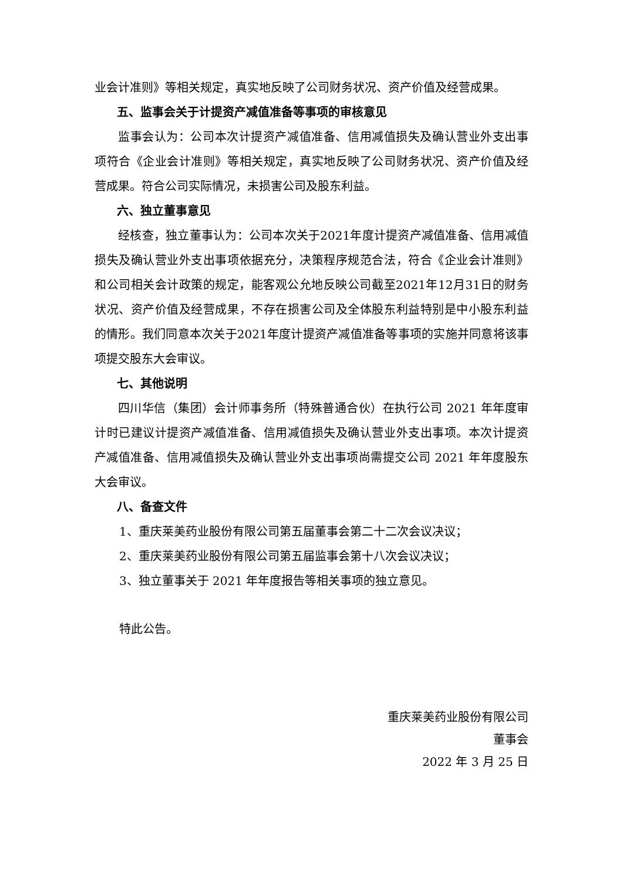业会计准则》等相关规定，真实地反映了公司财务状况、资产价值及经营成果。
五、监事会关于计提资产减值准备等事项的审核意见
监事会认为：公司本次计提资产减值准备、信用减值损失及确认营业外支出事项符合《企业会计准则》等相关规定，真实地反映了公司财务状况、资产价值及经营成果。符合公司实际情况，未损害公司及股东利益。
六、独立董事意见
经核查，独立董事认为：公司本次关于2021年度计提资产减值准备、信用减值损失及确认营业外支出事项依据充分，决策程序规范合法，符合《企业会计准则》和公司相关会计政策的规定，能客观公允地反映公司截至2021年12月31日的财务状况、资产价值及经营成果，不存在损害公司及全体股东利益特别是中小股东利益的情形。我们同意本次关于2021年度计提资产减值准备等事项的实施并同意将该事项提交股东大会审议。
七、其他说明
四川华信（集团）会计师事务所（特殊普通合伙）在执行公司 2021 年年度审计时已建议计提资产减值准备、信用减值损失及确认营业外支出事项。本次计提资产减值准备、信用减值损失及确认营业外支出事项尚需提交公司 2021 年年度股东大会审议。
八、备查文件
1、重庆莱美药业股份有限公司第五届董事会第二十二次会议决议；
2、重庆莱美药业股份有限公司第五届监事会第十八次会议决议；
3、独立董事关于 2021 年年度报告等相关事项的独立意见。
特此公告。
重庆莱美药业股份有限公司
董事会
2022 年 3 月 25 日